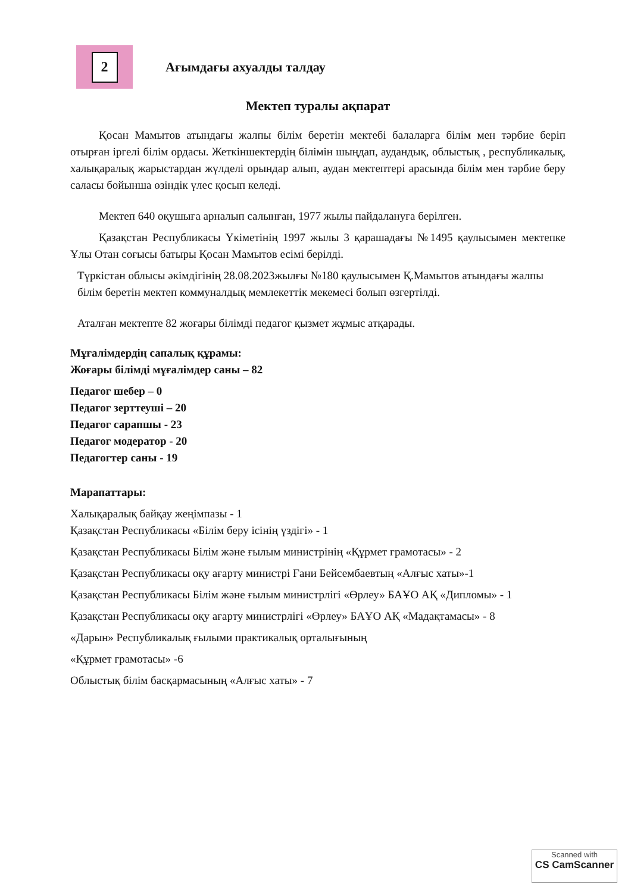2
Ағымдағы ахуалды талдау
Мектеп туралы ақпарат
Қосан Мамытов атындағы жалпы білім беретін мектебі балаларға білім мен тәрбие беріп отырған іргелі білім ордасы. Жеткіншектердің білімін шыңдап, аудандық, облыстық , республикалық, халықаралық жарыстардан жүлделі орындар алып, аудан мектептері арасында білім мен тәрбие беру саласы бойынша өзіндік үлес қосып келеді.
Мектеп 640 оқушыға арналып салынған, 1977 жылы пайдалануға берілген.
Қазақстан Республикасы Үкіметінің 1997 жылы 3 қарашадағы №1495 қаулысымен мектепке Ұлы Отан соғысы батыры Қосан Мамытов есімі берілді.
Түркістан облысы әкімдігінің 28.08.2023жылғы №180 қаулысымен Қ.Мамытов атындағы жалпы білім беретін мектеп коммуналдық мемлекеттік мекемесі болып өзгертілді.
Аталған мектепте 82 жоғары білімді педагог қызмет жұмыс атқарады.
Мұғалімдердің сапалық құрамы:
Жоғары білімді мұғалімдер саны – 82
Педагог шебер – 0
Педагог зерттеуші – 20
Педагог сарапшы - 23
Педагог модератор - 20
Педагогтер саны - 19
Марапаттары:
Халықаралық байқау жеңімпазы - 1
Қазақстан Республикасы «Білім беру ісінің үздігі» - 1
Қазақстан Республикасы Білім және ғылым министрінің «Құрмет грамотасы» - 2
Қазақстан Республикасы оқу ағарту министрі Ғани Бейсембаевтың «Алғыс хаты»-1
Қазақстан Республикасы Білім және ғылым министрлігі «Өрлеу» БАҰО АҚ «Дипломы» - 1
Қазақстан Республикасы оқу ағарту министрлігі «Өрлеу» БАҰО АҚ «Мадақтамасы» - 8
«Дарын» Республикалық ғылыми практикалық орталығының
«Құрмет грамотасы» -6
Облыстық білім басқармасының «Алғыс хаты» - 7
Scanned with
CS CamScanner